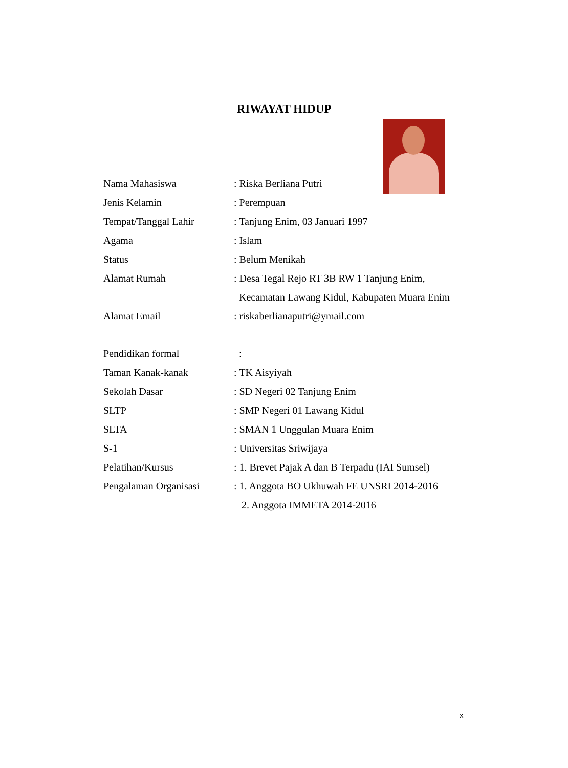RIWAYAT HIDUP
Nama Mahasiswa : Riska Berliana Putri
Jenis Kelamin : Perempuan
Tempat/Tanggal Lahir : Tanjung Enim, 03 Januari 1997
Agama : Islam
Status : Belum Menikah
Alamat Rumah : Desa Tegal Rejo RT 3B RW 1 Tanjung Enim,
Kecamatan Lawang Kidul, Kabupaten Muara Enim
Alamat Email : riskaberlianaputri@ymail.com
Pendidikan formal :
Taman Kanak-kanak : TK Aisyiyah
Sekolah Dasar : SD Negeri 02 Tanjung Enim
SLTP : SMP Negeri 01 Lawang Kidul
SLTA : SMAN 1 Unggulan Muara Enim
S-1 : Universitas Sriwijaya
Pelatihan/Kursus : 1. Brevet Pajak A dan B Terpadu (IAI Sumsel)
Pengalaman Organisasi : 1. Anggota BO Ukhuwah FE UNSRI 2014-2016
2. Anggota IMMETA 2014-2016
x